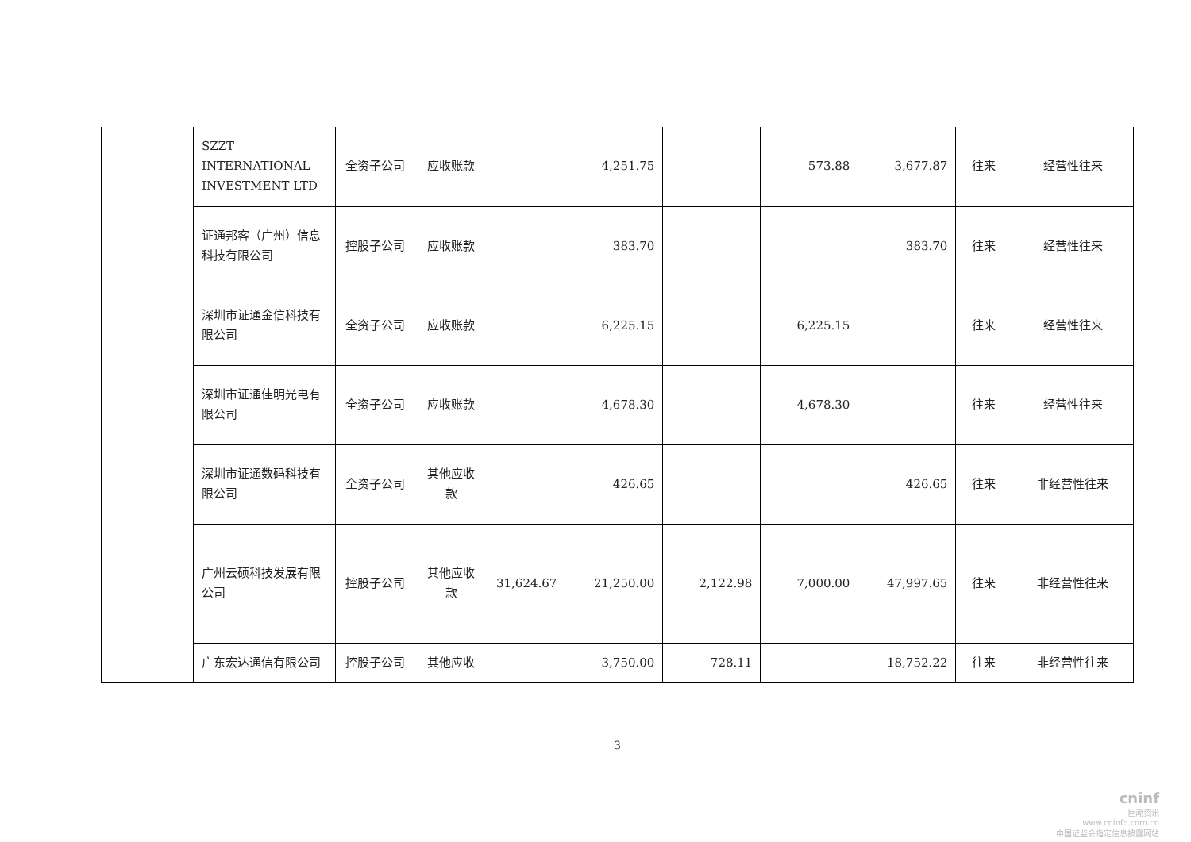| | SZZT INTERNATIONAL INVESTMENT LTD | 全资子公司 | 应收账款 | | 4,251.75 | | 573.88 | 3,677.87 | 往来 | 经营性往来 |
| | 证通邦客（广州）信息科技有限公司 | 控股子公司 | 应收账款 | | 383.70 | | | 383.70 | 往来 | 经营性往来 |
| | 深圳市证通金信科技有限公司 | 全资子公司 | 应收账款 | | 6,225.15 | | 6,225.15 | | 往来 | 经营性往来 |
| | 深圳市证通佳明光电有限公司 | 全资子公司 | 应收账款 | | 4,678.30 | | 4,678.30 | | 往来 | 经营性往来 |
| | 深圳市证通数码科技有限公司 | 全资子公司 | 其他应收款 | | 426.65 | | | 426.65 | 往来 | 非经营性往来 |
| | 广州云硕科技发展有限公司 | 控股子公司 | 其他应收款 | 31,624.67 | 21,250.00 | 2,122.98 | 7,000.00 | 47,997.65 | 往来 | 非经营性往来 |
| | 广东宏达通信有限公司 | 控股子公司 | 其他应收 | | 3,750.00 | 728.11 | | 18,752.22 | 往来 | 非经营性往来 |
3
cninf
巨潮资讯
www.cninfo.com.cn
中国证监会指定信息披露网站